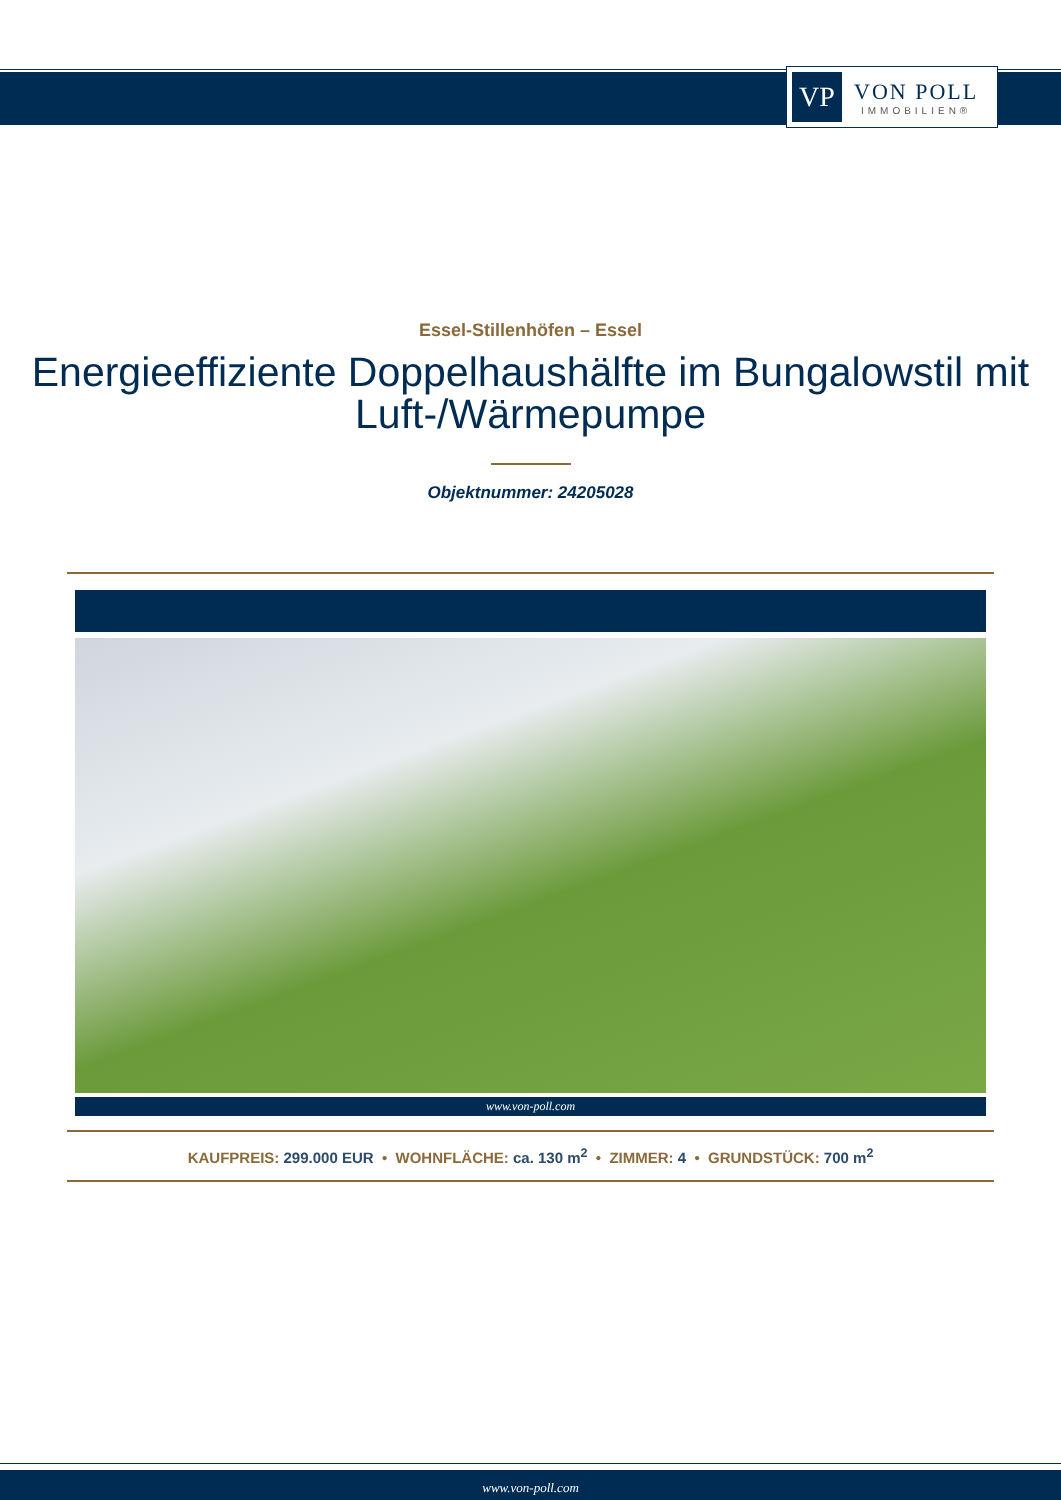VP
VON POLL
IMMOBILIEN®
Essel-Stillenhöfen – Essel
Energieeffiziente Doppelhaushälfte im Bungalowstil mit Luft-/Wärmepumpe
Objektnummer: 24205028
www.von-poll.com
KAUFPREIS: 299.000 EUR • WOHNFLÄCHE: ca. 130 m<sup>2</sup> • ZIMMER: 4 • GRUNDSTÜCK: 700 m<sup>2</sup>
www.von-poll.com